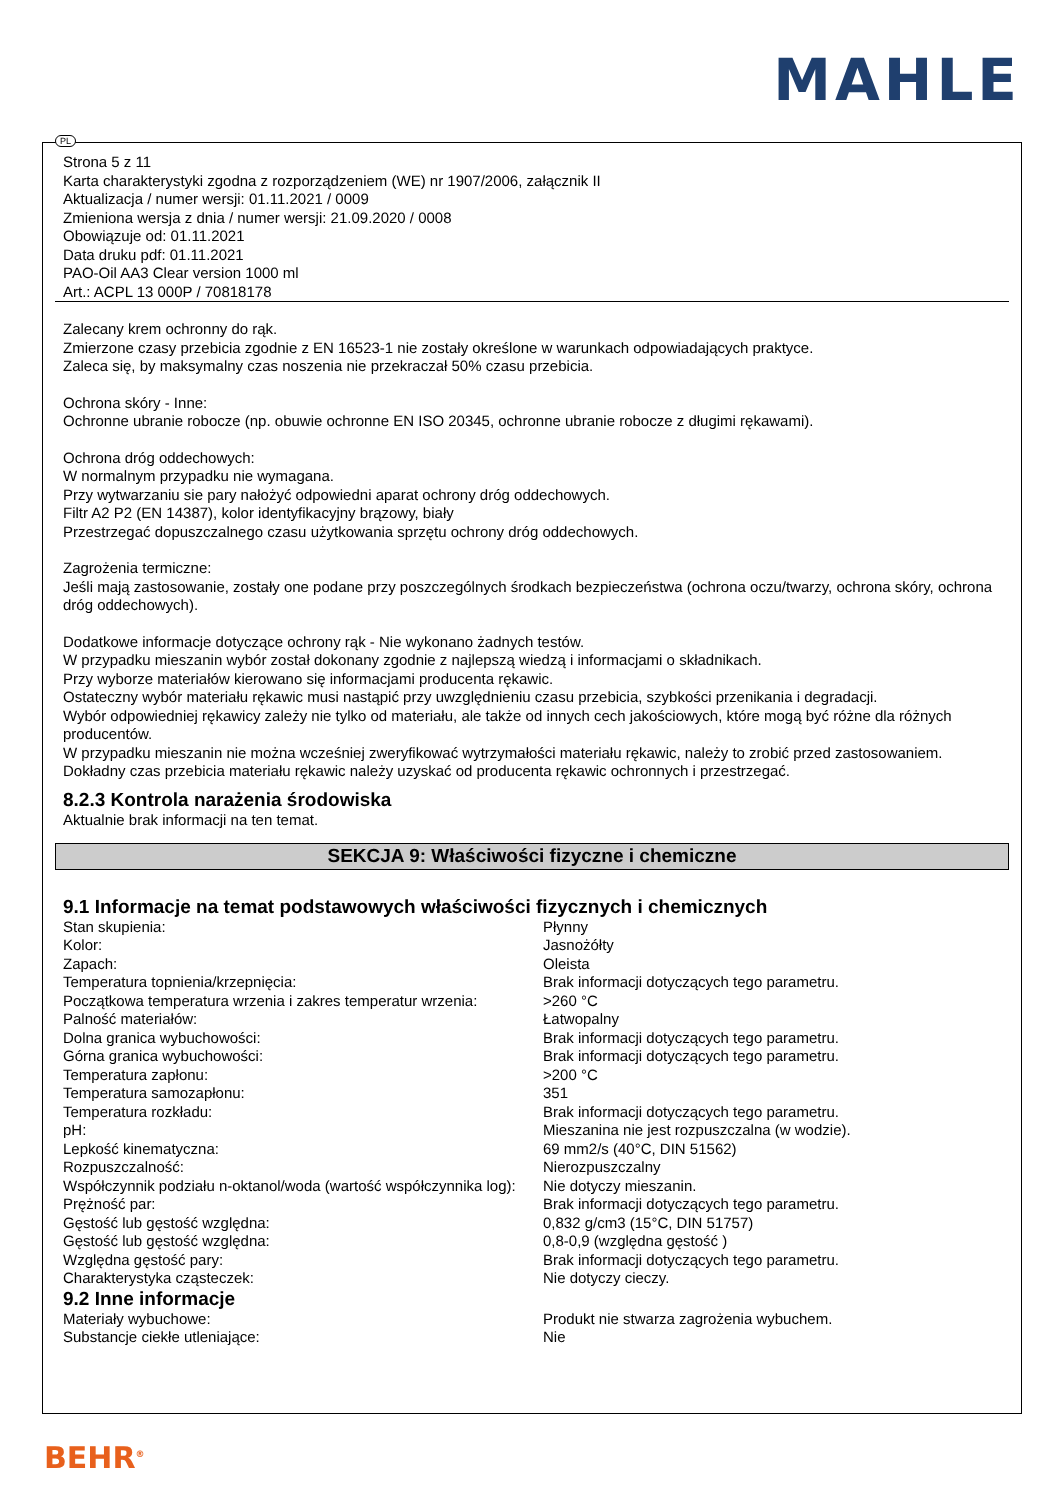MAHLE
PL
Strona 5 z 11
Karta charakterystyki zgodna z rozporządzeniem (WE) nr 1907/2006, załącznik II
Aktualizacja / numer wersji: 01.11.2021 / 0009
Zmieniona wersja z dnia / numer wersji: 21.09.2020 / 0008
Obowiązuje od: 01.11.2021
Data druku pdf: 01.11.2021
PAO-Oil AA3 Clear version 1000 ml
Art.: ACPL 13 000P / 70818178
Zalecany krem ochronny do rąk.
Zmierzone czasy przebicia zgodnie z EN 16523-1 nie zostały określone w warunkach odpowiadających praktyce.
Zaleca się, by maksymalny czas noszenia nie przekraczał 50% czasu przebicia.
Ochrona skóry - Inne:
Ochronne ubranie robocze (np. obuwie ochronne EN ISO 20345, ochronne ubranie robocze z długimi rękawami).
Ochrona dróg oddechowych:
W normalnym przypadku nie wymagana.
Przy wytwarzaniu sie pary nałożyć odpowiedni aparat ochrony dróg oddechowych.
Filtr A2 P2 (EN 14387), kolor identyfikacyjny brązowy, biały
Przestrzegać dopuszczalnego czasu użytkowania sprzętu ochrony dróg oddechowych.
Zagrożenia termiczne:
Jeśli mają zastosowanie, zostały one podane przy poszczególnych środkach bezpieczeństwa (ochrona oczu/twarzy, ochrona skóry, ochrona dróg oddechowych).
Dodatkowe informacje dotyczące ochrony rąk - Nie wykonano żadnych testów.
W przypadku mieszanin wybór został dokonany zgodnie z najlepszą wiedzą i informacjami o składnikach.
Przy wyborze materiałów kierowano się informacjami producenta rękawic.
Ostateczny wybór materiału rękawic musi nastąpić przy uwzględnieniu czasu przebicia, szybkości przenikania i degradacji.
Wybór odpowiedniej rękawicy zależy nie tylko od materiału, ale także od innych cech jakościowych, które mogą być różne dla różnych producentów.
W przypadku mieszanin nie można wcześniej zweryfikować wytrzymałości materiału rękawic, należy to zrobić przed zastosowaniem.
Dokładny czas przebicia materiału rękawic należy uzyskać od producenta rękawic ochronnych i przestrzegać.
8.2.3 Kontrola narażenia środowiska
Aktualnie brak informacji na ten temat.
SEKCJA 9: Właściwości fizyczne i chemiczne
9.1 Informacje na temat podstawowych właściwości fizycznych i chemicznych
| Stan skupienia: | Płynny |
| Kolor: | Jasnożółty |
| Zapach: | Oleista |
| Temperatura topnienia/krzepnięcia: | Brak informacji dotyczących tego parametru. |
| Początkowa temperatura wrzenia i zakres temperatur wrzenia: | >260 °C |
| Palność materiałów: | Łatwopalny |
| Dolna granica wybuchowości: | Brak informacji dotyczących tego parametru. |
| Górna granica wybuchowości: | Brak informacji dotyczących tego parametru. |
| Temperatura zapłonu: | >200 °C |
| Temperatura samozapłonu: | 351 |
| Temperatura rozkładu: | Brak informacji dotyczących tego parametru. |
| pH: | Mieszanina nie jest rozpuszczalna (w wodzie). |
| Lepkość kinematyczna: | 69 mm2/s (40°C, DIN 51562) |
| Rozpuszczalność: | Nierozpuszczalny |
| Współczynnik podziału n-oktanol/woda (wartość współczynnika log): | Nie dotyczy mieszanin. |
| Prężność par: | Brak informacji dotyczących tego parametru. |
| Gęstość lub gęstość względna: | 0,832 g/cm3 (15°C, DIN 51757) |
| Gęstość lub gęstość względna: | 0,8-0,9 (względna gęstość ) |
| Względna gęstość pary: | Brak informacji dotyczących tego parametru. |
| Charakterystyka cząsteczek: | Nie dotyczy cieczy. |
9.2 Inne informacje
| Materiały wybuchowe: | Produkt nie stwarza zagrożenia wybuchem. |
| Substancje ciekłe utleniające: | Nie |
BEHR<sup>®</sup>